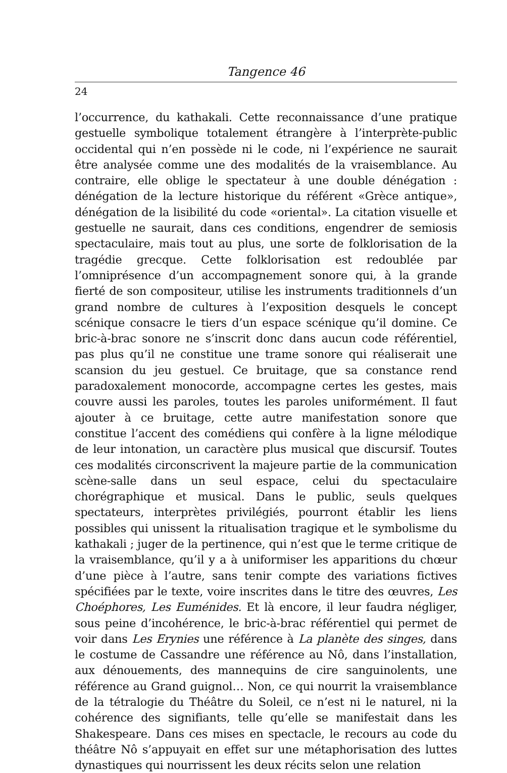Tangence 46
24
l’occurrence, du kathakali. Cette reconnaissance d’une pratique gestuelle symbolique totalement étrangère à l’interprète-public occidental qui n’en possède ni le code, ni l’expérience ne saurait être analysée comme une des modalités de la vraisemblance. Au contraire, elle oblige le spectateur à une double dénégation : dénégation de la lecture historique du référent «Grèce antique», dénégation de la lisibilité du code «oriental». La citation visuelle et gestuelle ne saurait, dans ces conditions, engendrer de semiosis spectaculaire, mais tout au plus, une sorte de folklorisation de la tragédie grecque. Cette folklorisation est redoublée par l’omniprésence d’un accompagnement sonore qui, à la grande fierté de son compositeur, utilise les instruments traditionnels d’un grand nombre de cultures à l’exposition desquels le concept scénique consacre le tiers d’un espace scénique qu’il domine. Ce bric-à-brac sonore ne s’inscrit donc dans aucun code référentiel, pas plus qu’il ne constitue une trame sonore qui réaliserait une scansion du jeu gestuel. Ce bruitage, que sa constance rend paradoxalement monocorde, accompagne certes les gestes, mais couvre aussi les paroles, toutes les paroles uniformément. Il faut ajouter à ce bruitage, cette autre manifestation sonore que constitue l’accent des comédiens qui confère à la ligne mélodique de leur intonation, un caractère plus musical que discursif. Toutes ces modalités circonscrivent la majeure partie de la communication scène-salle dans un seul espace, celui du spectaculaire chorégraphique et musical. Dans le public, seuls quelques spectateurs, interprètes privilégiés, pourront établir les liens possibles qui unissent la ritualisation tragique et le symbolisme du kathakali ; juger de la pertinence, qui n’est que le terme critique de la vraisemblance, qu’il y a à uniformiser les apparitions du chœur d’une pièce à l’autre, sans tenir compte des variations fictives spécifiées par le texte, voire inscrites dans le titre des œuvres, Les Choéphores, Les Euménides. Et là encore, il leur faudra négliger, sous peine d’incohérence, le bric-à-brac référentiel qui permet de voir dans Les Erynies une référence à La planète des singes, dans le costume de Cassandre une référence au Nô, dans l’installation, aux dénouements, des mannequins de cire sanguinolents, une référence au Grand guignol… Non, ce qui nourrit la vraisemblance de la tétralogie du Théâtre du Soleil, ce n’est ni le naturel, ni la cohérence des signifiants, telle qu’elle se manifestait dans les Shakespeare. Dans ces mises en spectacle, le recours au code du théâtre Nô s’appuyait en effet sur une métaphorisation des luttes dynastiques qui nourrissent les deux récits selon une relation